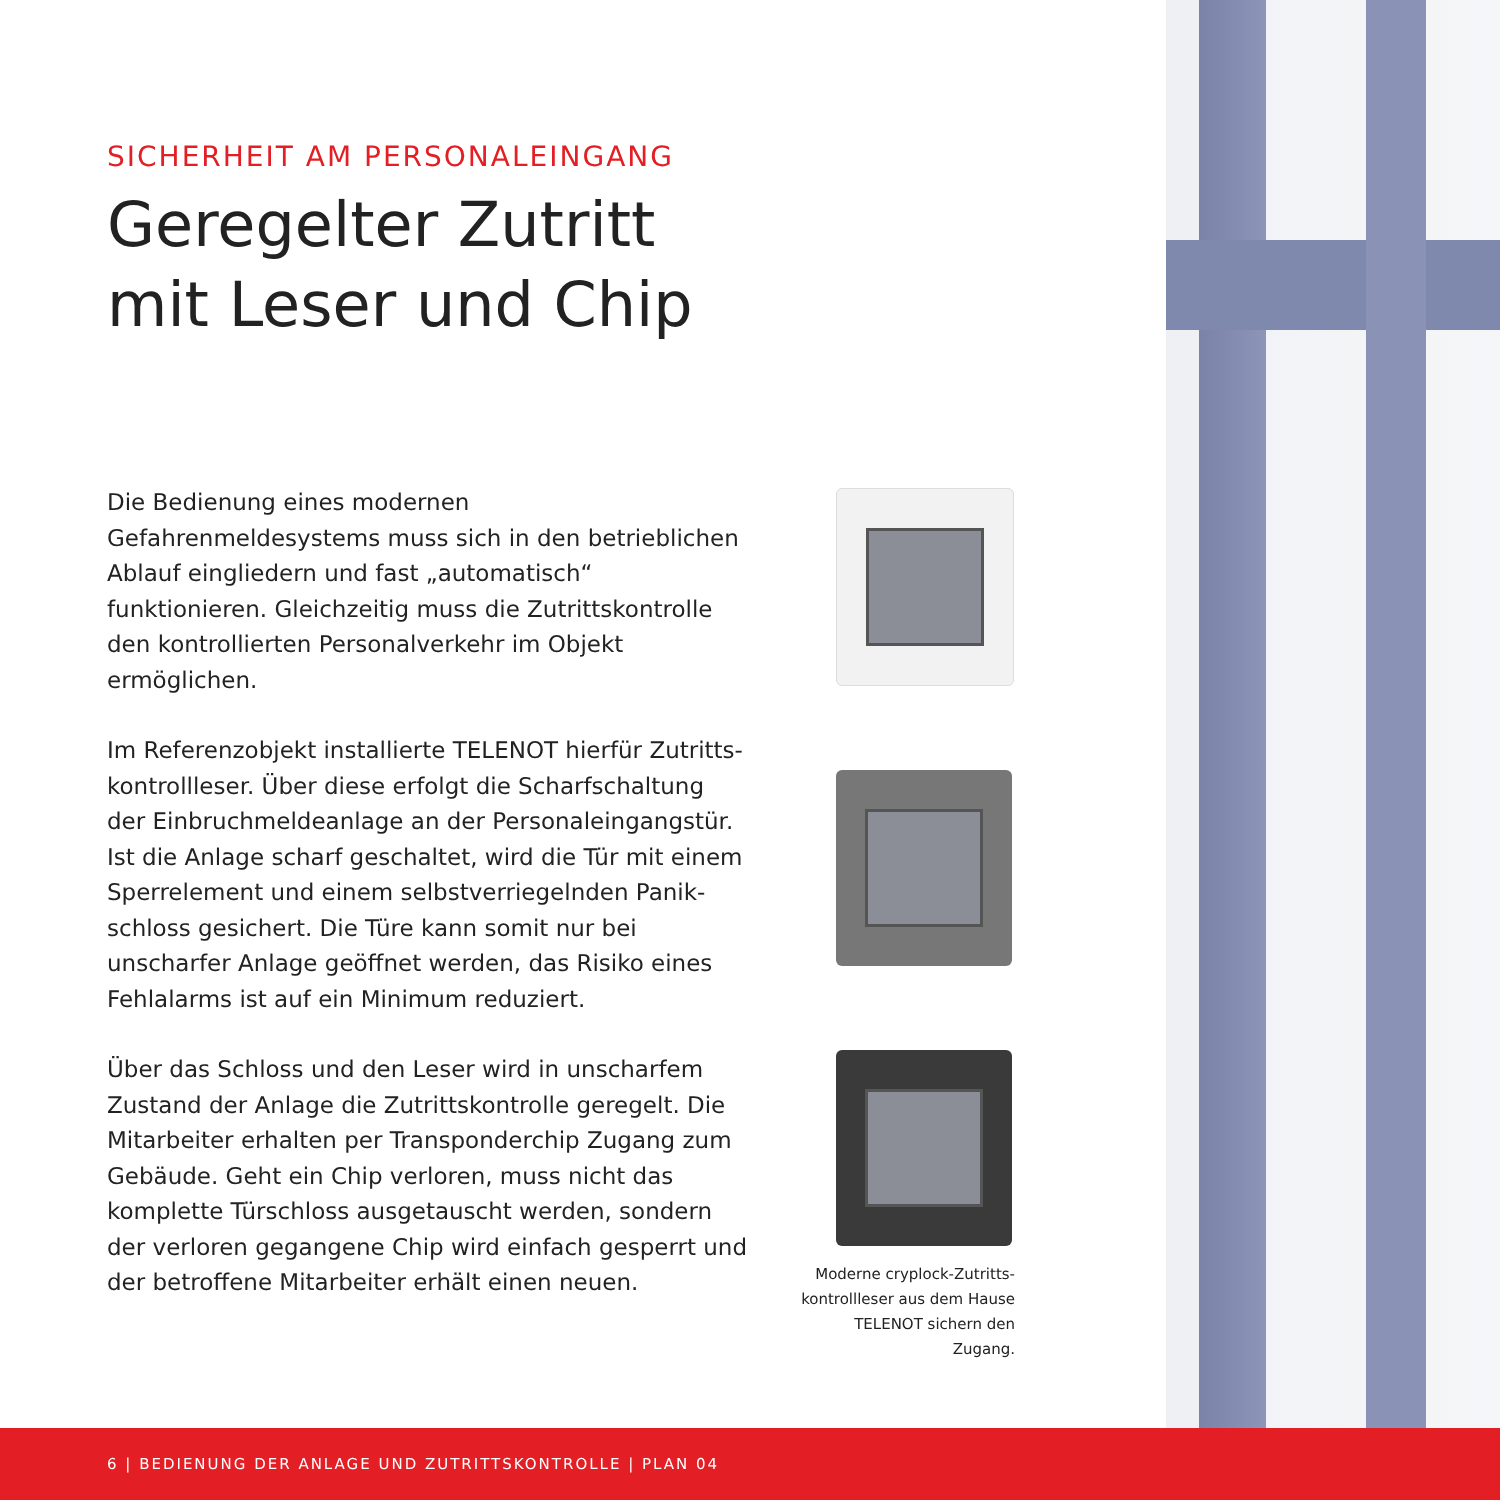SICHERHEIT AM PERSONALEINGANG
Geregelter Zutritt
mit Leser und Chip
Die Bedienung eines modernen Gefahrenmeldesystems muss sich in den betrieblichen Ablauf eingliedern und fast „automatisch“ funktionieren. Gleichzeitig muss die Zutrittskontrolle den kontrollierten Personalverkehr im Objekt ermöglichen.
Im Referenzobjekt installierte TELENOT hierfür Zutritts-kontrollleser. Über diese erfolgt die Scharfschaltung der Einbruchmeldeanlage an der Personaleingangstür. Ist die Anlage scharf geschaltet, wird die Tür mit einem Sperrelement und einem selbstverriegelnden Panik-schloss gesichert. Die Türe kann somit nur bei unscharfer Anlage geöffnet werden, das Risiko eines Fehlalarms ist auf ein Minimum reduziert.
Über das Schloss und den Leser wird in unscharfem Zustand der Anlage die Zutrittskontrolle geregelt. Die Mitarbeiter erhalten per Transponderchip Zugang zum Gebäude. Geht ein Chip verloren, muss nicht das komplette Türschloss ausgetauscht werden, sondern der verloren gegangene Chip wird einfach gesperrt und der betroffene Mitarbeiter erhält einen neuen.
Moderne cryplock-Zutritts-
kontrollleser aus dem Hause
TELENOT sichern den Zugang.
6 | BEDIENUNG DER ANLAGE UND ZUTRITTSKONTROLLE | PLAN 04